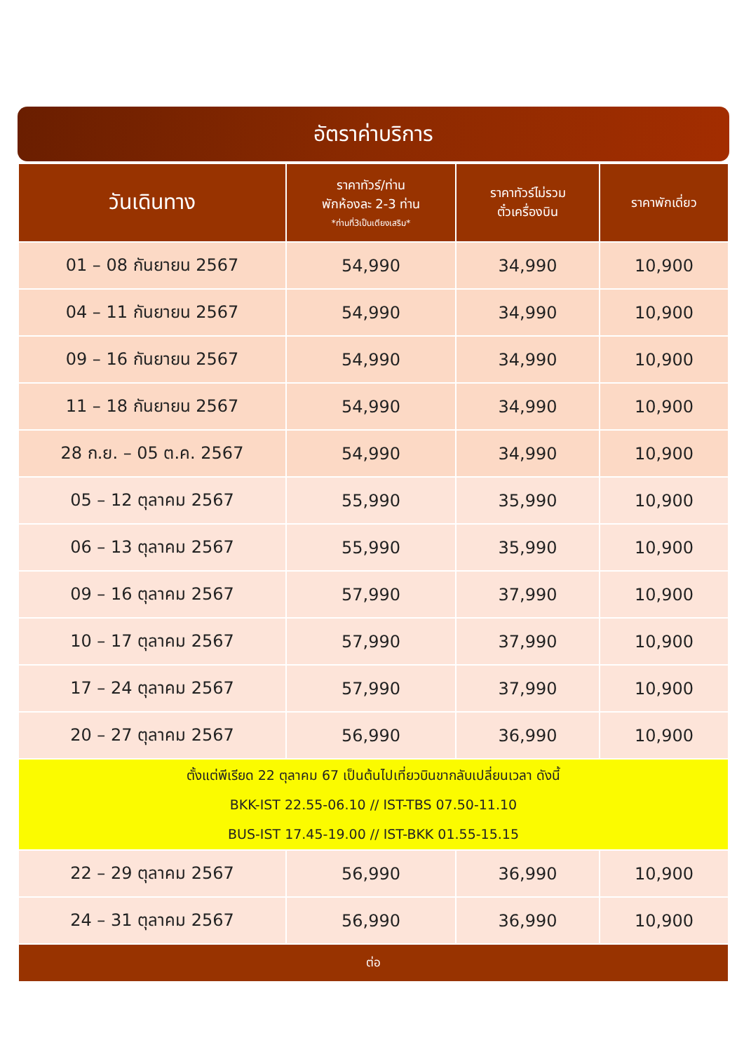อัตราค่าบริการ
| วันเดินทาง | ราคาทัวร์/ท่าน พักห้องละ 2-3 ท่าน *ท่านที่3เป็นเตียงเสริม* | ราคาทัวร์ไม่รวม ตั๋วเครื่องบิน | ราคาพักเดี่ยว |
| --- | --- | --- | --- |
| 01 – 08 กันยายน 2567 | 54,990 | 34,990 | 10,900 |
| 04 – 11 กันยายน 2567 | 54,990 | 34,990 | 10,900 |
| 09 – 16 กันยายน 2567 | 54,990 | 34,990 | 10,900 |
| 11 – 18 กันยายน 2567 | 54,990 | 34,990 | 10,900 |
| 28 ก.ย. – 05 ต.ค. 2567 | 54,990 | 34,990 | 10,900 |
| 05 – 12 ตุลาคม 2567 | 55,990 | 35,990 | 10,900 |
| 06 – 13 ตุลาคม 2567 | 55,990 | 35,990 | 10,900 |
| 09 – 16 ตุลาคม 2567 | 57,990 | 37,990 | 10,900 |
| 10 – 17 ตุลาคม 2567 | 57,990 | 37,990 | 10,900 |
| 17 – 24 ตุลาคม 2567 | 57,990 | 37,990 | 10,900 |
| 20 – 27 ตุลาคม 2567 | 56,990 | 36,990 | 10,900 |
| ตั้งแต่พีเรียด 22 ตุลาคม 67 เป็นต้นไปเที่ยวบินขากลับเปลี่ยนเวลา ดังนี้ BKK-IST 22.55-06.10 // IST-TBS 07.50-11.10 BUS-IST 17.45-19.00 // IST-BKK 01.55-15.15 | | | |
| 22 – 29 ตุลาคม 2567 | 56,990 | 36,990 | 10,900 |
| 24 – 31 ตุลาคม 2567 | 56,990 | 36,990 | 10,900 |
| ต่อ | | | |